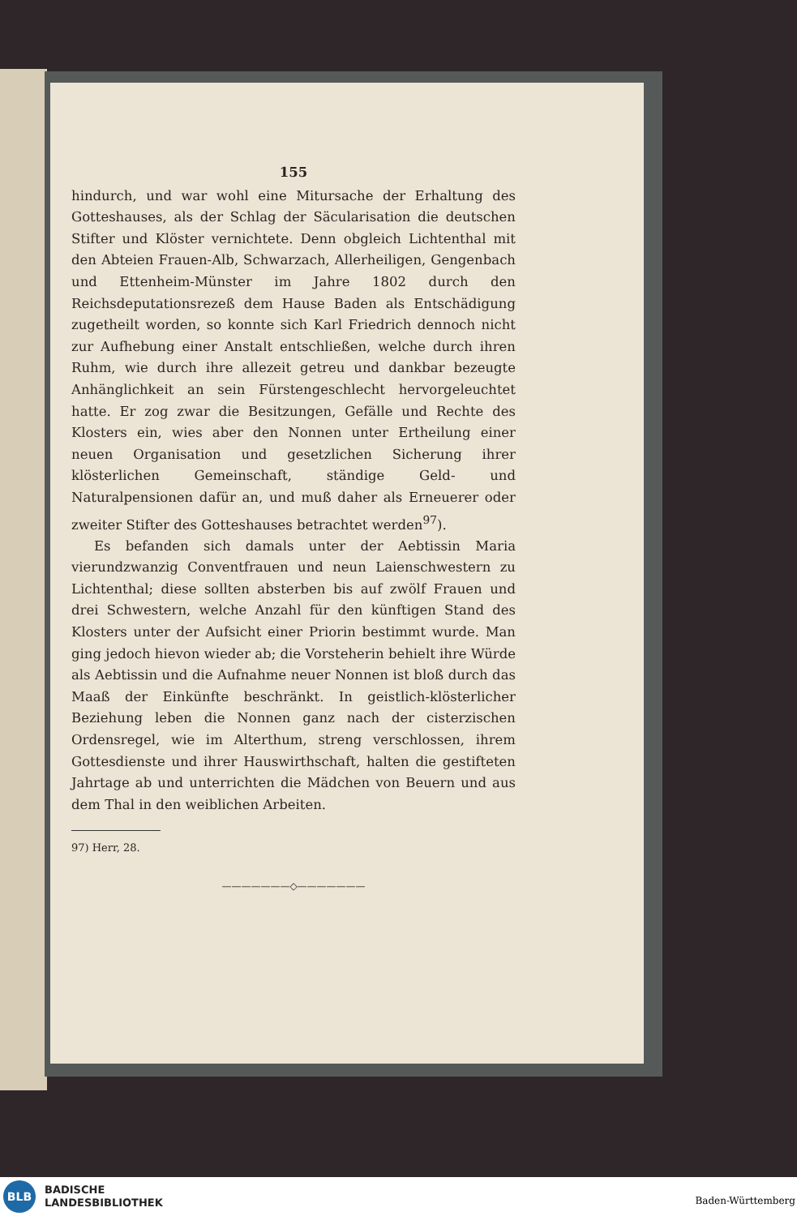155
hindurch, und war wohl eine Mitursache der Erhaltung des Gotteshauses, als der Schlag der Säcularisation die deutschen Stifter und Klöster vernichtete. Denn obgleich Lichtenthal mit den Abteien Frauen-Alb, Schwarzach, Allerheiligen, Gengenbach und Ettenheim-Münster im Jahre 1802 durch den Reichsdeputationsrezeß dem Hause Baden als Entschädigung zugetheilt worden, so konnte sich Karl Friedrich dennoch nicht zur Aufhebung einer Anstalt entschließen, welche durch ihren Ruhm, wie durch ihre allezeit getreu und dankbar bezeugte Anhänglichkeit an sein Fürstengeschlecht hervorgeleuchtet hatte. Er zog zwar die Besitzungen, Gefälle und Rechte des Klosters ein, wies aber den Nonnen unter Ertheilung einer neuen Organisation und gesetzlichen Sicherung ihrer klösterlichen Gemeinschaft, ständige Geld- und Naturalpensionen dafür an, und muß daher als Erneuerer oder zweiter Stifter des Gotteshauses betrachtet werden<sup>97</sup>).
Es befanden sich damals unter der Aebtissin Maria vierundzwanzig Conventfrauen und neun Laienschwestern zu Lichtenthal; diese sollten absterben bis auf zwölf Frauen und drei Schwestern, welche Anzahl für den künftigen Stand des Klosters unter der Aufsicht einer Priorin bestimmt wurde. Man ging jedoch hievon wieder ab; die Vorsteherin behielt ihre Würde als Aebtissin und die Aufnahme neuer Nonnen ist bloß durch das Maaß der Einkünfte beschränkt. In geistlich-klösterlicher Beziehung leben die Nonnen ganz nach der cisterzischen Ordensregel, wie im Alterthum, streng verschlossen, ihrem Gottesdienste und ihrer Hauswirthschaft, halten die gestifteten Jahrtage ab und unterrichten die Mädchen von Beuern und aus dem Thal in den weiblichen Arbeiten.
97) Herr, 28.
———————◇———————
BLB
BADISCHE
LANDESBIBLIOTHEK
Baden-Württemberg